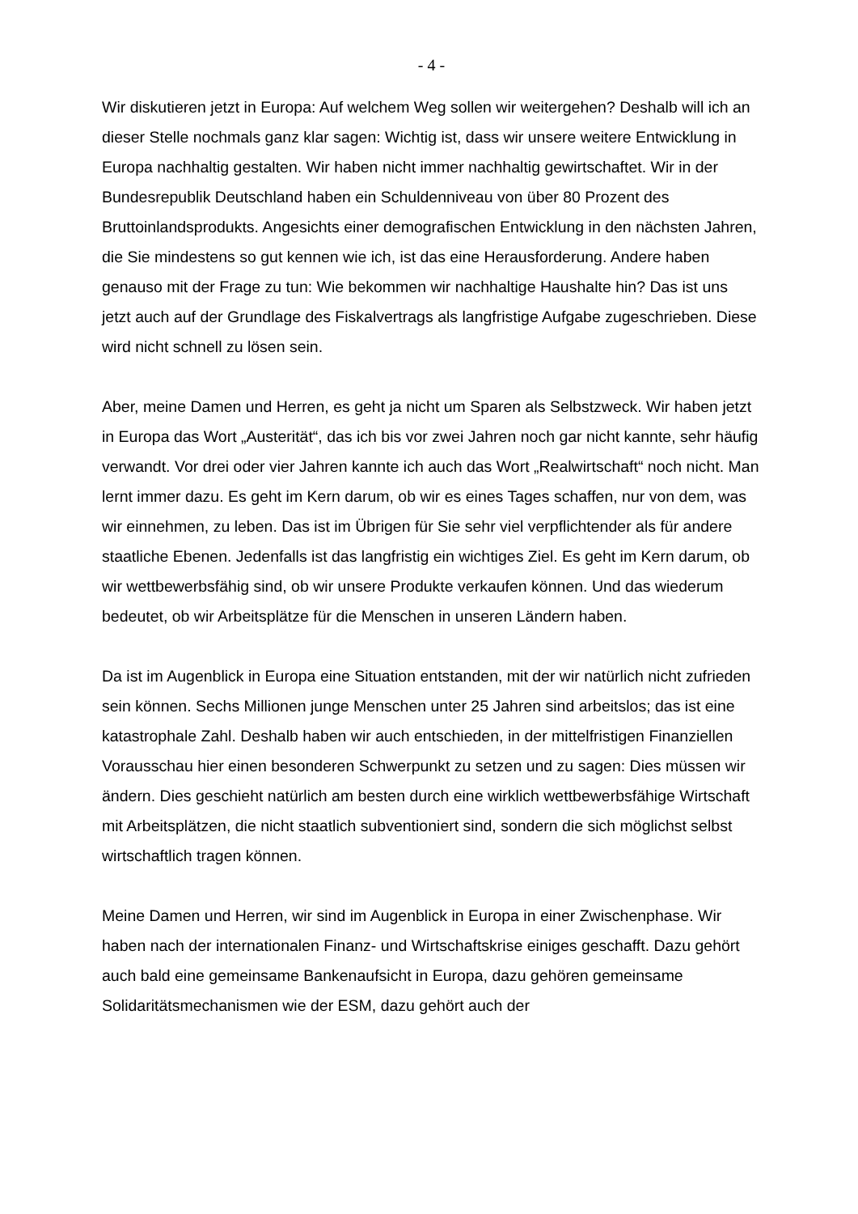- 4 -
Wir diskutieren jetzt in Europa: Auf welchem Weg sollen wir weitergehen? Deshalb will ich an dieser Stelle nochmals ganz klar sagen: Wichtig ist, dass wir unsere weitere Entwicklung in Europa nachhaltig gestalten. Wir haben nicht immer nachhaltig gewirtschaftet. Wir in der Bundesrepublik Deutschland haben ein Schuldenniveau von über 80 Prozent des Bruttoinlandsprodukts. Angesichts einer demografischen Entwicklung in den nächsten Jahren, die Sie mindestens so gut kennen wie ich, ist das eine Herausforderung. Andere haben genauso mit der Frage zu tun: Wie bekommen wir nachhaltige Haushalte hin? Das ist uns jetzt auch auf der Grundlage des Fiskalvertrags als langfristige Aufgabe zugeschrieben. Diese wird nicht schnell zu lösen sein.
Aber, meine Damen und Herren, es geht ja nicht um Sparen als Selbstzweck. Wir haben jetzt in Europa das Wort „Austerität“, das ich bis vor zwei Jahren noch gar nicht kannte, sehr häufig verwandt. Vor drei oder vier Jahren kannte ich auch das Wort „Realwirtschaft“ noch nicht. Man lernt immer dazu. Es geht im Kern darum, ob wir es eines Tages schaffen, nur von dem, was wir einnehmen, zu leben. Das ist im Übrigen für Sie sehr viel verpflichtender als für andere staatliche Ebenen. Jedenfalls ist das langfristig ein wichtiges Ziel. Es geht im Kern darum, ob wir wettbewerbsfähig sind, ob wir unsere Produkte verkaufen können. Und das wiederum bedeutet, ob wir Arbeitsplätze für die Menschen in unseren Ländern haben.
Da ist im Augenblick in Europa eine Situation entstanden, mit der wir natürlich nicht zufrieden sein können. Sechs Millionen junge Menschen unter 25 Jahren sind arbeitslos; das ist eine katastrophale Zahl. Deshalb haben wir auch entschieden, in der mittelfristigen Finanziellen Vorausschau hier einen besonderen Schwerpunkt zu setzen und zu sagen: Dies müssen wir ändern. Dies geschieht natürlich am besten durch eine wirklich wettbewerbsfähige Wirtschaft mit Arbeitsplätzen, die nicht staatlich subventioniert sind, sondern die sich möglichst selbst wirtschaftlich tragen können.
Meine Damen und Herren, wir sind im Augenblick in Europa in einer Zwischenphase. Wir haben nach der internationalen Finanz- und Wirtschaftskrise einiges geschafft. Dazu gehört auch bald eine gemeinsame Bankenaufsicht in Europa, dazu gehören gemeinsame Solidaritätsmechanismen wie der ESM, dazu gehört auch der